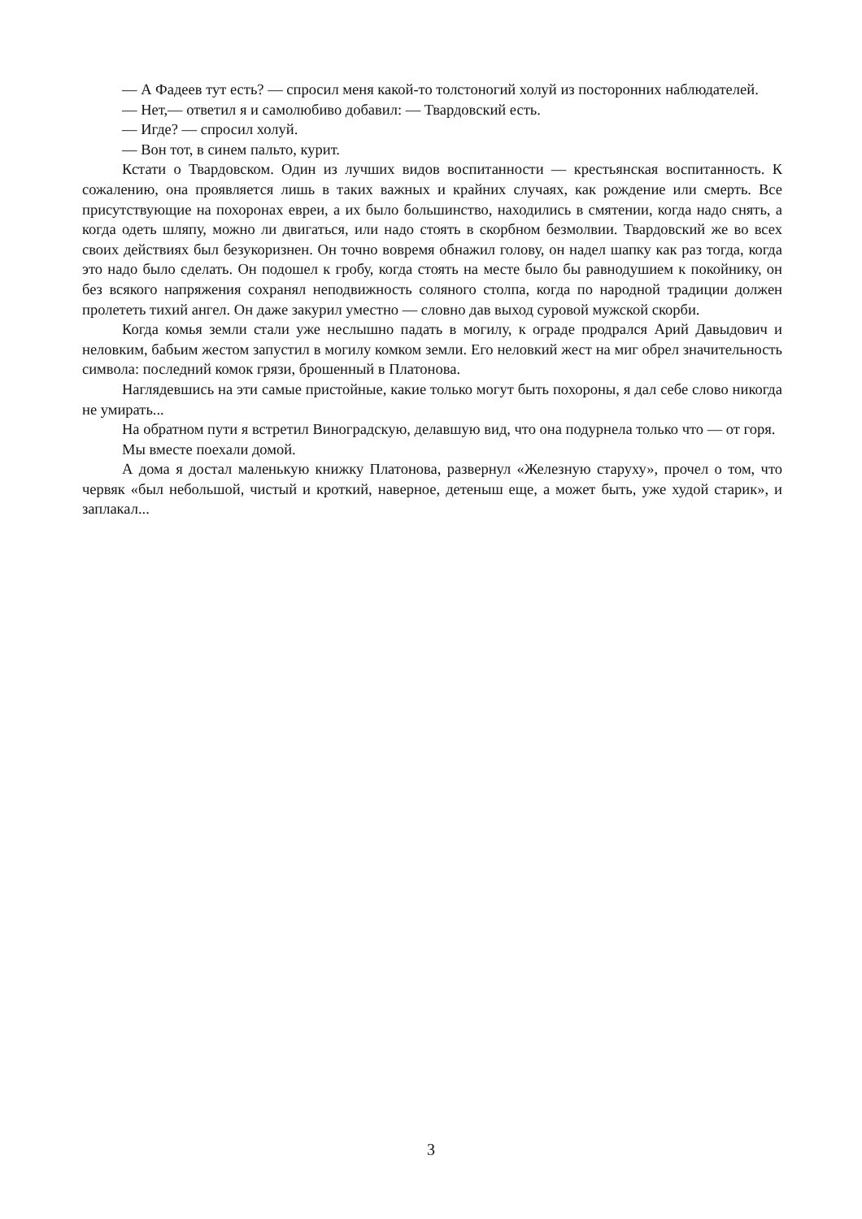— А Фадеев тут есть? — спросил меня какой-то толстоногий холуй из посторонних наблюдателей.
— Нет,— ответил я и самолюбиво добавил: — Твардовский есть.
— Игде? — спросил холуй.
— Вон тот, в синем пальто, курит.
Кстати о Твардовском. Один из лучших видов воспитанности — крестьянская воспитанность. К сожалению, она проявляется лишь в таких важных и крайних случаях, как рождение или смерть. Все присутствующие на похоронах евреи, а их было большинство, находились в смятении, когда надо снять, а когда одеть шляпу, можно ли двигаться, или надо стоять в скорбном безмолвии. Твардовский же во всех своих действиях был безукоризнен. Он точно вовремя обнажил голову, он надел шапку как раз тогда, когда это надо было сделать. Он подошел к гробу, когда стоять на месте было бы равнодушием к покойнику, он без всякого напряжения сохранял неподвижность соляного столпа, когда по народной традиции должен пролететь тихий ангел. Он даже закурил уместно — словно дав выход суровой мужской скорби.
Когда комья земли стали уже неслышно падать в могилу, к ограде продрался Арий Давыдович и неловким, бабьим жестом запустил в могилу комком земли. Его неловкий жест на миг обрел значительность символа: последний комок грязи, брошенный в Платонова.
Наглядевшись на эти самые пристойные, какие только могут быть похороны, я дал себе слово никогда не умирать...
На обратном пути я встретил Виноградскую, делавшую вид, что она подурнела только что — от горя.
Мы вместе поехали домой.
А дома я достал маленькую книжку Платонова, развернул «Железную старуху», прочел о том, что червяк «был небольшой, чистый и кроткий, наверное, детеныш еще, а может быть, уже худой старик», и заплакал...
3